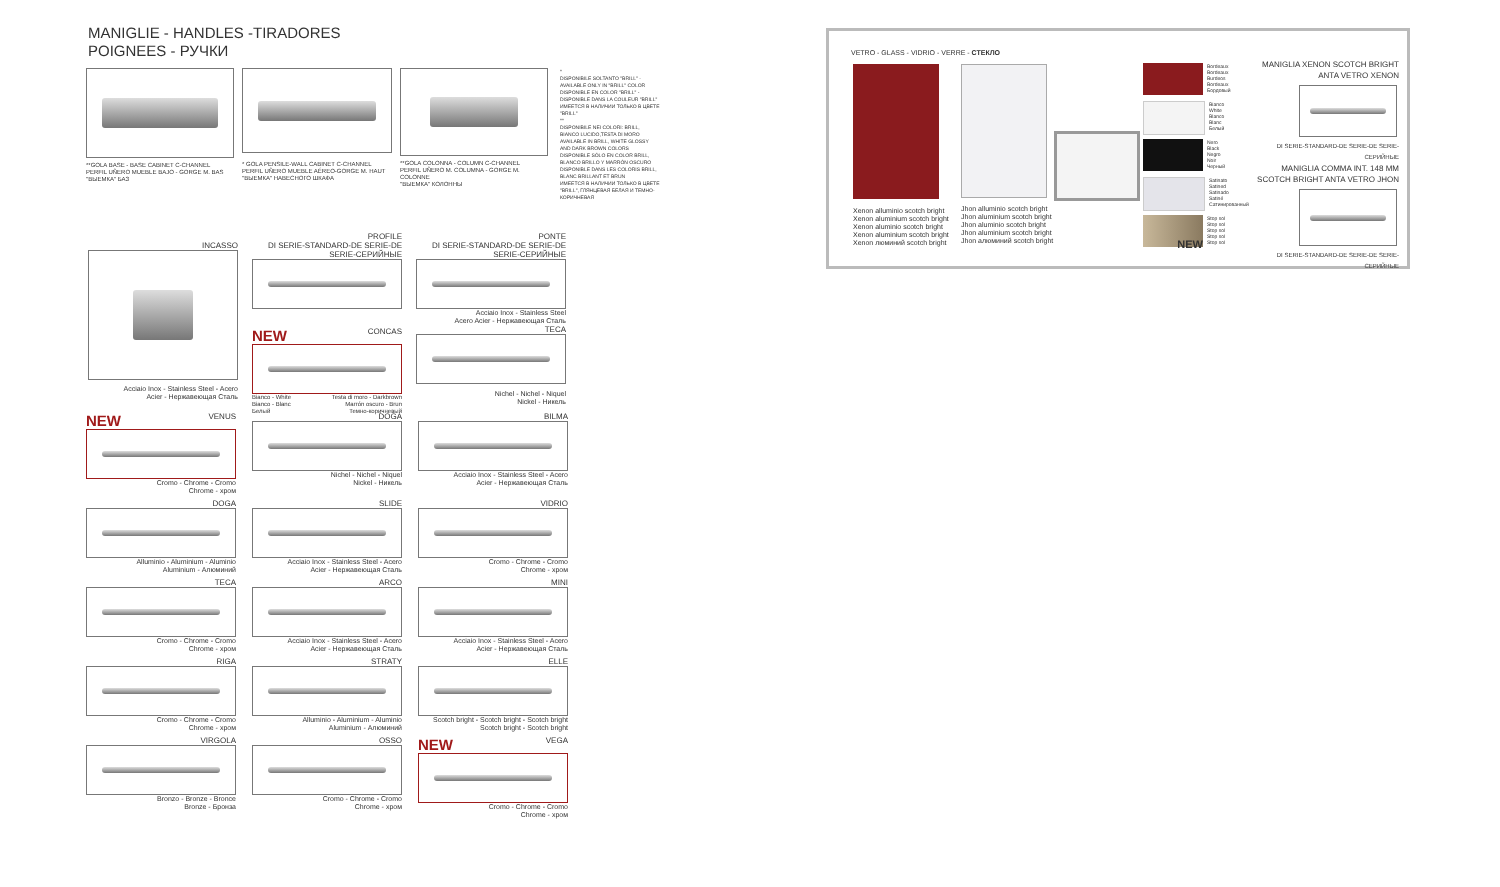MANIGLIE - HANDLES -TIRADORES
POIGNEES - РУЧКИ
**GOLA BASE - BASE CABINET C-CHANNEL
PERFIL UÑERO MUEBLE BAJO - GORGE M. BAS
"ВЫЕМКА" БАЗ
* GOLA PENSILE-WALL CABINET C-CHANNEL
PERFIL UÑERO MUEBLE AÉREO-GORGE M. HAUT
"ВЫЕМКА" НАВЕСНОГО ШКАФА
**GOLA COLONNA - COLUMN C-CHANNEL
PERFIL UÑERO M. COLUMNA - GORGE M. COLONNE
"ВЫЕМКА" КОЛОННЫ
*
DISPONIBILE SOLTANTO "BRILL" - AVAILABLE ONLY IN "BRILL" COLOR
DISPONIBLE EN COLOR "BRILL" - DISPONIBLE DANS LA COULEUR "BRILL"
ИМЕЕТСЯ В НАЛИЧИИ ТОЛЬКО В ЦВЕТЕ "BRILL"
**
DISPONIBILE NEI COLORI: BRILL, BIANCO LUCIDO,TESTA DI MORO
AVAILABLE IN BRILL, WHITE GLOSSY AND DARK BROWN COLORS
DISPONIBLE SÓLO EN COLOR BRILL, BLANCO BRILLO Y MARRÓN OSCURO
DISPONIBLE DANS LES COLORIS BRILL, BLANC BRILLANT ET BRUN
ИМЕЕТСЯ В НАЛИЧИИ ТОЛЬКО В ЦВЕТЕ "BRILL", ГЛЯНЦЕВАЯ БЕЛАЯ И ТЕМНО-КОРИЧНЕВАЯ
INCASSO
Acciaio Inox - Stainless Steel - Acero
Acier - Нержавеющая Сталь
PROFILE
DI SERIE-STANDARD-DE SERIE-DE SERIE-СЕРИЙНЫЕ
NEW CONCAS
Bianco - White
Bianco - Blanc
Белый Testa di moro - Darkbrown
Marrón oscuro - Brun
Темно-коричневый
PONTE
DI SERIE-STANDARD-DE SERIE-DE SERIE-СЕРИЙНЫЕ
Acciaio Inox - Stainless Steel
Acero Acier - Нержавеющая Сталь
TECA
Nichel - Nichel - Niquel
Nickel - Никель
NEW VENUS
Cromo - Chrome - Cromo
Chrome - хром
DOGA
Nichel - Nichel - Niquel
Nickel - Никель
BILMA
Acciaio Inox - Stainless Steel - Acero
Acier - Нержавеющая Сталь
DOGA
Alluminio - Aluminium - Aluminio
Aluminium - Алюминий
SLIDE
Acciaio Inox - Stainless Steel - Acero
Acier - Нержавеющая Сталь
VIDRIO
Cromo - Chrome - Cromo
Chrome - хром
TECA
Cromo - Chrome - Cromo
Chrome - хром
ARCO
Acciaio Inox - Stainless Steel - Acero
Acier - Нержавеющая Сталь
MINI
Acciaio Inox - Stainless Steel - Acero
Acier - Нержавеющая Сталь
RIGA
Cromo - Chrome - Cromo
Chrome - хром
STRATY
Alluminio - Aluminium - Aluminio
Aluminium - Алюминий
ELLE
Scotch bright - Scotch bright - Scotch bright
Scotch bright - Scotch bright
VIRGOLA
Bronzo - Bronze - Bronce
Bronze - Бронза
OSSO
Cromo - Chrome - Cromo
Chrome - хром
NEW VEGA
Cromo - Chrome - Cromo
Chrome - хром
VETRO - GLASS - VIDRIO - VERRE - СТЕКЛО
Xenon alluminio scotch bright
Xenon aluminium scotch bright
Xenon aluminio scotch bright
Xenon aluminium scotch bright
Xenon люминий scotch bright
Jhon alluminio scotch bright
Jhon aluminium scotch bright
Jhon aluminio scotch bright
Jhon aluminium scotch bright
Jhon алюминий scotch bright
Bordeaux
Bordeaux
Burdeos
Bordeaux
Бордовый
Bianco
White
Blanco
Blanc
Белый
Nero
Black
Negro
Noir
Черный
Satinato
Satined
Satinado
Satiné
Сатинированный
NEW
Stop sol
Stop sol
Stop sol
Stop sol
Stop sol
MANIGLIA XENON SCOTCH BRIGHT
ANTA VETRO XENON
DI SERIE-STANDARD-DE SERIE-DE SERIE-СЕРИЙНЫЕ
MANIGLIA COMMA INT. 148 MM
SCOTCH BRIGHT ANTA VETRO JHON
DI SERIE-STANDARD-DE SERIE-DE SERIE-СЕРИЙНЫЕ